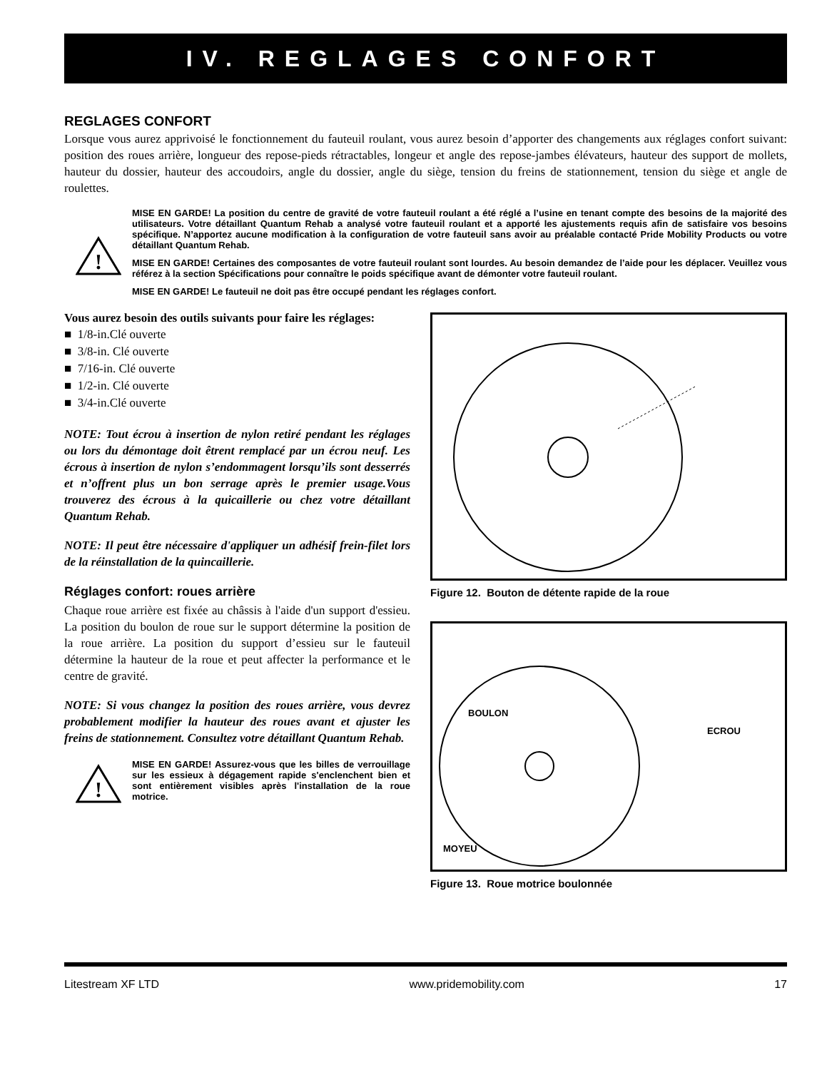IV. REGLAGES CONFORT
REGLAGES CONFORT
Lorsque vous aurez apprivoisé le fonctionnement du fauteuil roulant, vous aurez besoin d’apporter des changements aux réglages confort suivant: position des roues arrière, longueur des repose-pieds rétractables, longeur et angle des repose-jambes élévateurs, hauteur des support de mollets, hauteur du dossier, hauteur des accoudoirs, angle du dossier, angle du siège, tension du freins de stationnement, tension du siège et angle de roulettes.
!
MISE EN GARDE! La position du centre de gravité de votre fauteuil roulant a été réglé a l’usine en tenant compte des besoins de la majorité des utilisateurs. Votre détaillant Quantum Rehab a analysé votre fauteuil roulant et a apporté les ajustements requis afin de satisfaire vos besoins spécifique. N’apportez aucune modification à la configuration de votre fauteuil sans avoir au préalable contacté Pride Mobility Products ou votre détaillant Quantum Rehab.
MISE EN GARDE! Certaines des composantes de votre fauteuil roulant sont lourdes. Au besoin demandez de l’aide pour les déplacer. Veuillez vous référez à la section Spécifications pour connaître le poids spécifique avant de démonter votre fauteuil roulant.
MISE EN GARDE! Le fauteuil ne doit pas être occupé pendant les réglages confort.
Vous aurez besoin des outils suivants pour faire les réglages:
■ 1/8-in.Clé ouverte
■ 3/8-in. Clé ouverte
■ 7/16-in. Clé ouverte
■ 1/2-in. Clé ouverte
■ 3/4-in.Clé ouverte
NOTE: Tout écrou à insertion de nylon retiré pendant les réglages ou lors du démontage doit êtrent remplacé par un écrou neuf. Les écrous à insertion de nylon s’endommagent lorsqu’ils sont desserrés et n’offrent plus un bon serrage après le premier usage.Vous trouverez des écrous à la quicaillerie ou chez votre détaillant Quantum Rehab.
NOTE: Il peut être nécessaire d'appliquer un adhésif frein-filet lors de la réinstallation de la quincaillerie.
Réglages confort: roues arrière
Chaque roue arrière est fixée au châssis à l'aide d'un support d'essieu. La position du boulon de roue sur le support détermine la position de la roue arrière. La position du support d’essieu sur le fauteuil détermine la hauteur de la roue et peut affecter la performance et le centre de gravité.
NOTE: Si vous changez la position des roues arrière, vous devrez probablement modifier la hauteur des roues avant et ajuster les freins de stationnement. Consultez votre détaillant Quantum Rehab.
!
MISE EN GARDE! Assurez-vous que les billes de verrouillage sur les essieux à dégagement rapide s'enclenchent bien et sont entièrement visibles après l'installation de la roue motrice.
Figure 12. Bouton de détente rapide de la roue
BOULON
ECROU
MOYEU
Figure 13. Roue motrice boulonnée
Litestream XF LTD www.pridemobility.com 17